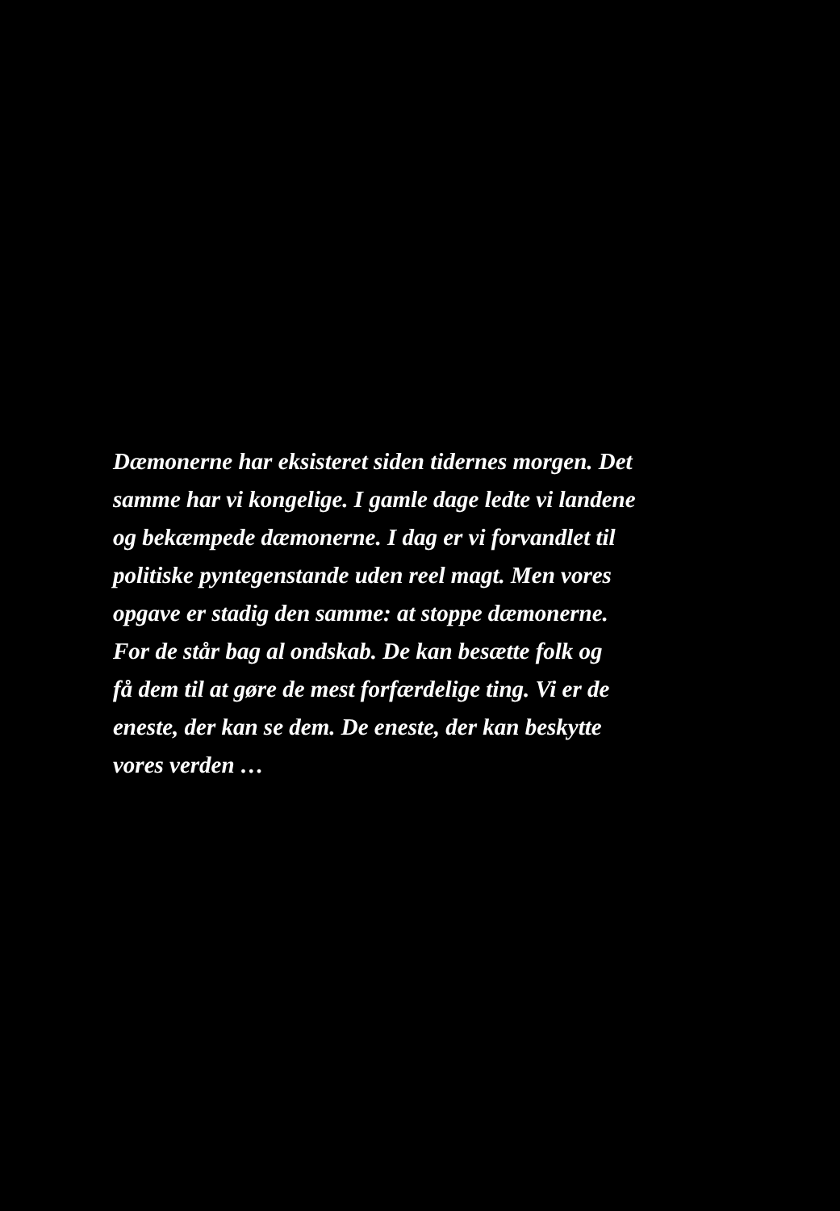Dæmonerne har eksisteret siden tidernes morgen. Det
samme har vi kongelige. I gamle dage ledte vi landene
og bekæmpede dæmonerne. I dag er vi forvandlet til
politiske pyntegenstande uden reel magt. Men vores
opgave er stadig den samme: at stoppe dæmonerne.
For de står bag al ondskab. De kan besætte folk og
få dem til at gøre de mest forfærdelige ting. Vi er de
eneste, der kan se dem. De eneste, der kan beskytte
vores verden …